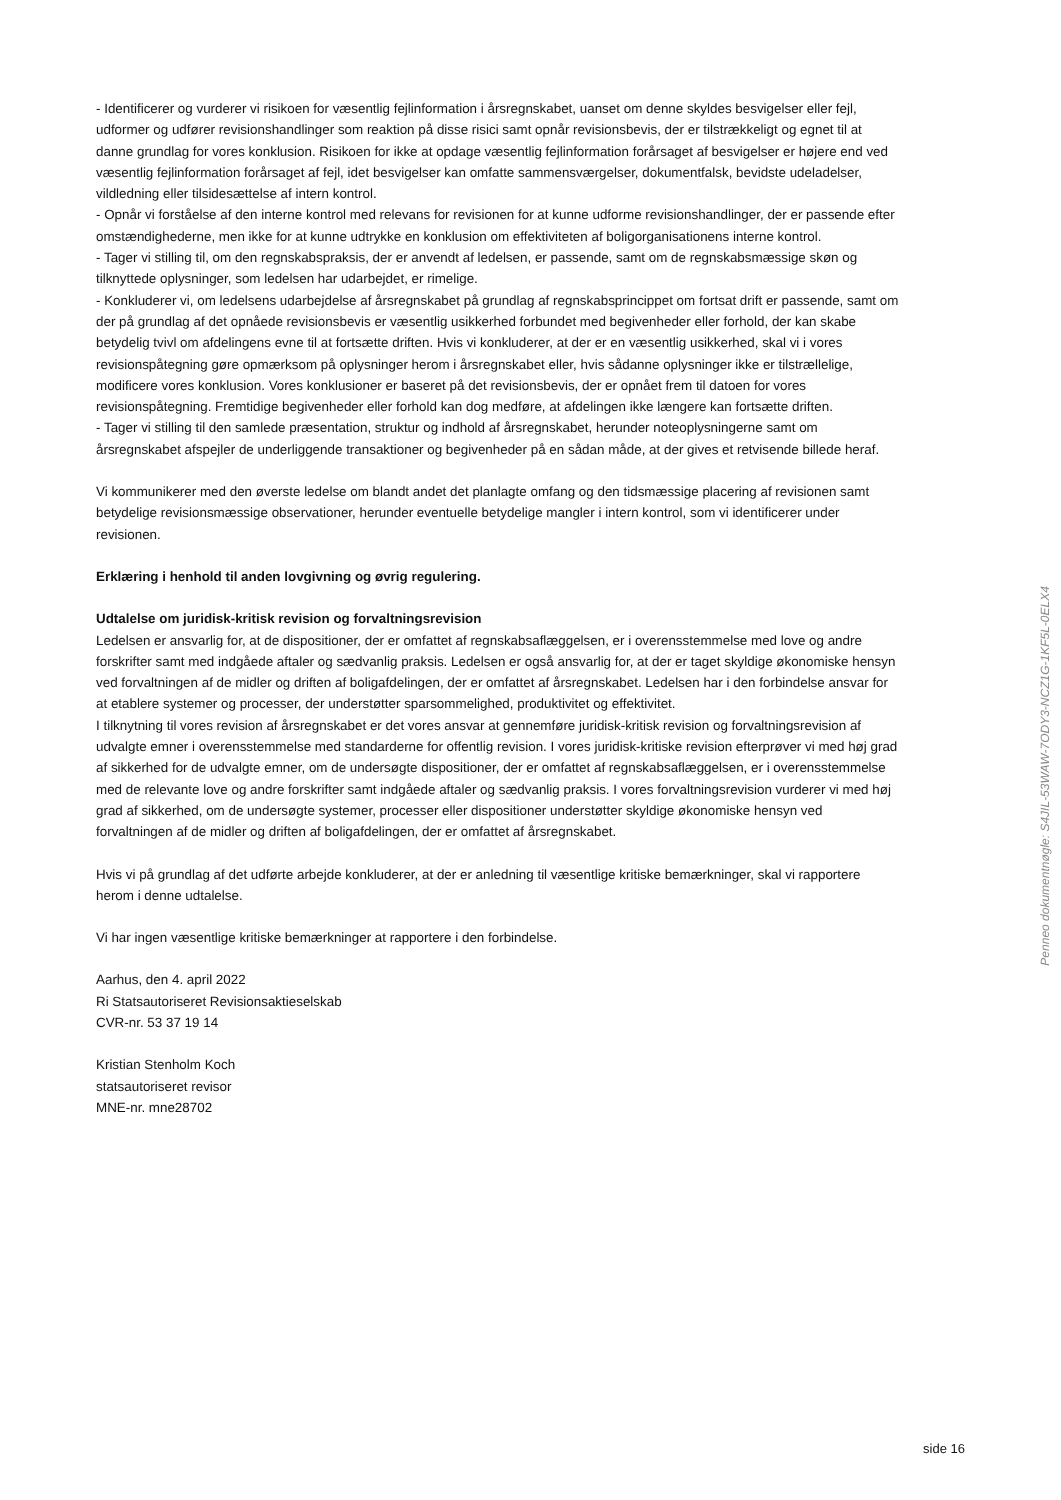- Identificerer og vurderer vi risikoen for væsentlig fejlinformation i årsregnskabet, uanset om denne skyldes besvigelser eller fejl, udformer og udfører revisionshandlinger som reaktion på disse risici samt opnår revisionsbevis, der er tilstrækkeligt og egnet til at danne grundlag for vores konklusion. Risikoen for ikke at opdage væsentlig fejlinformation forårsaget af besvigelser er højere end ved væsentlig fejlinformation forårsaget af fejl, idet besvigelser kan omfatte sammensværgelser, dokumentfalsk, bevidste udeladelser, vildledning eller tilsidesættelse af intern kontrol.
- Opnår vi forståelse af den interne kontrol med relevans for revisionen for at kunne udforme revisionshandlinger, der er passende efter omstændighederne, men ikke for at kunne udtrykke en konklusion om effektiviteten af boligorganisationens interne kontrol.
- Tager vi stilling til, om den regnskabspraksis, der er anvendt af ledelsen, er passende, samt om de regnskabsmæssige skøn og tilknyttede oplysninger, som ledelsen har udarbejdet, er rimelige.
- Konkluderer vi, om ledelsens udarbejdelse af årsregnskabet på grundlag af regnskabsprincippet om fortsat drift er passende, samt om der på grundlag af det opnåede revisionsbevis er væsentlig usikkerhed forbundet med begivenheder eller forhold, der kan skabe betydelig tvivl om afdelingens evne til at fortsætte driften. Hvis vi konkluderer, at der er en væsentlig usikkerhed, skal vi i vores revisionspåtegning gøre opmærksom på oplysninger herom i årsregnskabet eller, hvis sådanne oplysninger ikke er tilstrællelige, modificere vores konklusion. Vores konklusioner er baseret på det revisionsbevis, der er opnået frem til datoen for vores revisionspåtegning. Fremtidige begivenheder eller forhold kan dog medføre, at afdelingen ikke længere kan fortsætte driften.
- Tager vi stilling til den samlede præsentation, struktur og indhold af årsregnskabet, herunder noteoplysningerne samt om årsregnskabet afspejler de underliggende transaktioner og begivenheder på en sådan måde, at der gives et retvisende billede heraf.
Vi kommunikerer med den øverste ledelse om blandt andet det planlagte omfang og den tidsmæssige placering af revisionen samt betydelige revisionsmæssige observationer, herunder eventuelle betydelige mangler i intern kontrol, som vi identificerer under revisionen.
Erklæring i henhold til anden lovgivning og øvrig regulering.
Udtalelse om juridisk-kritisk revision og forvaltningsrevision
Ledelsen er ansvarlig for, at de dispositioner, der er omfattet af regnskabsaflæggelsen, er i overensstemmelse med love og andre forskrifter samt med indgåede aftaler og sædvanlig praksis. Ledelsen er også ansvarlig for, at der er taget skyldige økonomiske hensyn ved forvaltningen af de midler og driften af boligafdelingen, der er omfattet af årsregnskabet. Ledelsen har i den forbindelse ansvar for at etablere systemer og processer, der understøtter sparsommelighed, produktivitet og effektivitet.
I tilknytning til vores revision af årsregnskabet er det vores ansvar at gennemføre juridisk-kritisk revision og forvaltningsrevision af udvalgte emner i overensstemmelse med standarderne for offentlig revision. I vores juridisk-kritiske revision efterprøver vi med høj grad af sikkerhed for de udvalgte emner, om de undersøgte dispositioner, der er omfattet af regnskabsaflæggelsen, er i overensstemmelse med de relevante love og andre forskrifter samt indgåede aftaler og sædvanlig praksis. I vores forvaltningsrevision vurderer vi med høj grad af sikkerhed, om de undersøgte systemer, processer eller dispositioner understøtter skyldige økonomiske hensyn ved forvaltningen af de midler og driften af boligafdelingen, der er omfattet af årsregnskabet.
Hvis vi på grundlag af det udførte arbejde konkluderer, at der er anledning til væsentlige kritiske bemærkninger, skal vi rapportere herom i denne udtalelse.
Vi har ingen væsentlige kritiske bemærkninger at rapportere i den forbindelse.
Aarhus, den 4. april 2022
Ri Statsautoriseret Revisionsaktieselskab
CVR-nr. 53 37 19 14
Kristian Stenholm Koch
statsautoriseret revisor
MNE-nr. mne28702
Penneo dokumentnøgle: S4JIL-53WAW-7ODY3-NCZ1G-1KF5L-0ELX4
side 16